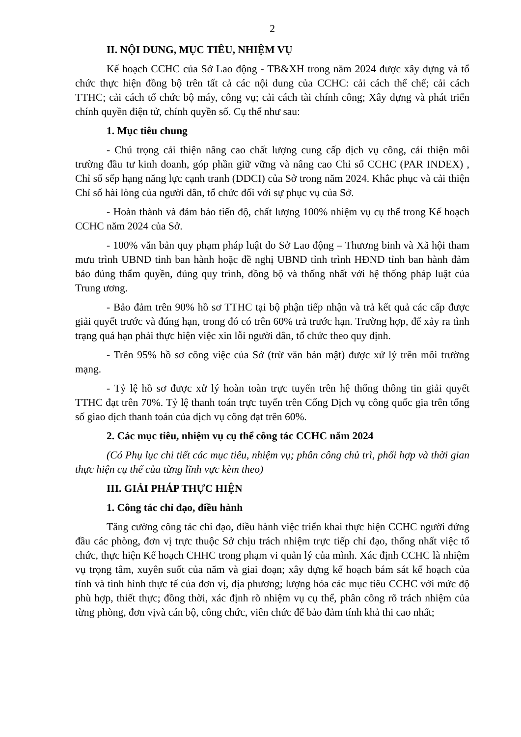2
II. NỘI DUNG, MỤC TIÊU, NHIỆM VỤ
Kế hoạch CCHC của Sở Lao động - TB&XH trong năm 2024 được xây dựng và tổ chức thực hiện đồng bộ trên tất cả các nội dung của CCHC: cải cách thể chế; cải cách TTHC; cải cách tổ chức bộ máy, công vụ; cải cách tài chính công; Xây dựng và phát triển chính quyền điện tử, chính quyền số. Cụ thể như sau:
1. Mục tiêu chung
- Chú trọng cải thiện nâng cao chất lượng cung cấp dịch vụ công, cải thiện môi trường đầu tư kinh doanh, góp phần giữ vững và nâng cao Chỉ số CCHC (PAR INDEX) , Chỉ số sếp hạng năng lực cạnh tranh (DDCI) của Sở trong năm 2024. Khắc phục và cải thiện Chỉ số hài lòng của người dân, tổ chức đối với sự phục vụ của Sở.
- Hoàn thành và đảm bảo tiến độ, chất lượng 100% nhiệm vụ cụ thể trong Kế hoạch CCHC năm 2024 của Sở.
- 100% văn bản quy phạm pháp luật do Sở Lao động – Thương binh và Xã hội tham mưu trình UBND tỉnh ban hành hoặc đề nghị UBND tỉnh trình HĐND tỉnh ban hành đảm bảo đúng thẩm quyền, đúng quy trình, đồng bộ và thống nhất với hệ thống pháp luật của Trung ương.
- Bảo đảm trên 90% hồ sơ TTHC tại bộ phận tiếp nhận và trả kết quả các cấp được giải quyết trước và đúng hạn, trong đó có trên 60% trả trước hạn. Trường hợp, để xảy ra tình trạng quá hạn phải thực hiện việc xin lỗi người dân, tổ chức theo quy định.
- Trên 95% hồ sơ công việc của Sở (trừ văn bản mật) được xử lý trên môi trường mạng.
- Tỷ lệ hồ sơ được xử lý hoàn toàn trực tuyến trên hệ thống thông tin giải quyết TTHC đạt trên 70%. Tỷ lệ thanh toán trực tuyến trên Cổng Dịch vụ công quốc gia trên tổng số giao dịch thanh toán của dịch vụ công đạt trên 60%.
2. Các mục tiêu, nhiệm vụ cụ thể công tác CCHC năm 2024
(Có Phụ lục chi tiết các mục tiêu, nhiệm vụ; phân công chủ trì, phối hợp và thời gian thực hiện cụ thể của từng lĩnh vực kèm theo)
III. GIẢI PHÁP THỰC HIỆN
1. Công tác chỉ đạo, điều hành
Tăng cường công tác chỉ đạo, điều hành việc triển khai thực hiện CCHC người đứng đầu các phòng, đơn vị trực thuộc Sở chịu trách nhiệm trực tiếp chỉ đạo, thống nhất việc tổ chức, thực hiện Kế hoạch CHHC trong phạm vi quản lý của mình. Xác định CCHC là nhiệm vụ trọng tâm, xuyên suốt của năm và giai đoạn; xây dựng kế hoạch bám sát kế hoạch của tỉnh và tình hình thực tế của đơn vị, địa phương; lượng hóa các mục tiêu CCHC với mức độ phù hợp, thiết thực; đồng thời, xác định rõ nhiệm vụ cụ thể, phân công rõ trách nhiệm của từng phòng, đơn vịvà cán bộ, công chức, viên chức để bảo đảm tính khả thi cao nhất;